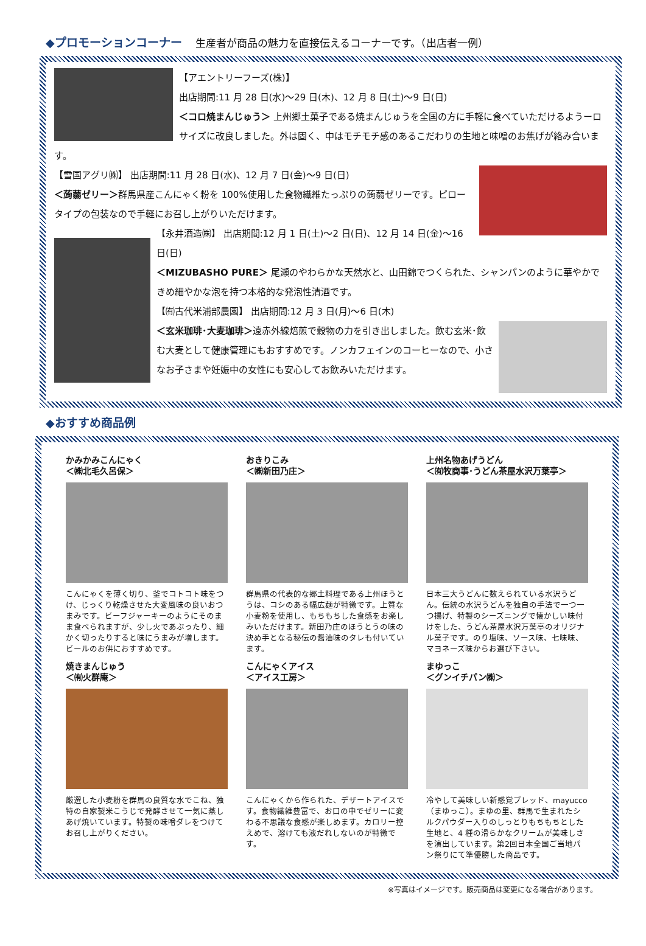◆プロモーションコーナー　 生産者が商品の魅力を直接伝えるコーナーです。（出店者一例）
【アエントリーフーズ(株)】
出店期間:11 月 28 日(水)～29 日(木)、12 月 8 日(土)～9 日(日)
＜コロ焼まんじゅう＞ 上州郷土菓子である焼まんじゅうを全国の方に手軽に食べていただけるようーロサイズに改良しました。外は固く、中はモチモチ感のあるこだわりの生地と味噌のお焦げが絡み合います。
【雪国アグリ㈱】 出店期間:11 月 28 日(水)、12 月 7 日(金)～9 日(日)
＜蒟蒻ゼリー＞群馬県産こんにゃく粉を 100%使用した食物繊維たっぷりの蒟蒻ゼリーです。ピロータイプの包装なので手軽にお召し上がりいただけます。
【永井酒造㈱】 出店期間:12 月 1 日(土)～2 日(日)、12 月 14 日(金)～16 日(日)
＜MIZUBASHO PURE＞ 尾瀬のやわらかな天然水と、山田錦でつくられた、シャンパンのように華やかできめ細やかな泡を持つ本格的な発泡性清酒です。
【㈲古代米浦部農園】 出店期間:12 月 3 日(月)～6 日(木)
＜玄米珈琲･大麦珈琲＞遠赤外線焙煎で穀物の力を引き出しました。飲む玄米･飲む大麦として健康管理にもおすすめです。ノンカフェインのコーヒーなので、小さなお子さまや妊娠中の女性にも安心してお飲みいただけます。
◆おすすめ商品例
かみかみこんにゃく
＜㈱北毛久呂保＞
こんにゃくを薄く切り、釜でコトコト味をつけ、じっくり乾燥させた大変風味の良いおつまみです。ビーフジャーキーのようにそのまま食べられますが、少し火であぶったり、細かく切ったりすると味にうまみが増します。ビールのお供におすすめです。
おきりこみ
＜㈱新田乃庄＞
群馬県の代表的な郷土料理である上州ほうとうは、コシのある幅広麺が特徴です。上質な小麦粉を使用し、もちもちした食感をお楽しみいただけます。新田乃庄のほうとうの味の決め手となる秘伝の醤油味のタレも付いています。
上州名物あげうどん
＜㈲牧商事･うどん茶屋水沢万葉亭＞
日本三大うどんに数えられている水沢うどん。伝統の水沢うどんを独自の手法で一つ一つ揚げ、特製のシーズニングで懐かしい味付けをした、うどん茶屋水沢万葉亭のオリジナル菓子です。のり塩味、ソース味、七味味、マヨネーズ味からお選び下さい。
焼きまんじゅう
＜㈲火群庵＞
厳選した小麦粉を群馬の良質な水でこね、独特の自家製米こうじで発酵させて一気に蒸しあげ焼いています。特製の味噌ダレをつけてお召し上がりください。
こんにゃくアイス
＜アイス工房＞
こんにゃくから作られた、デザートアイスです。食物繊維豊富で、お口の中でゼリーに変わる不思議な食感が楽しめます。カロリー控えめで、溶けても液だれしないのが特徴です。
まゆっこ
＜グンイチパン㈱＞
冷やして美味しい新感覚ブレッド、mayucco（まゆっこ）。まゆの里、群馬で生まれたシルクパウダー入りのしっとりもちもちとした生地と、4 種の滑らかなクリームが美味しさを演出しています。第2回日本全国ご当地パン祭りにて準優勝した商品です。
※写真はイメージです。販売商品は変更になる場合があります。